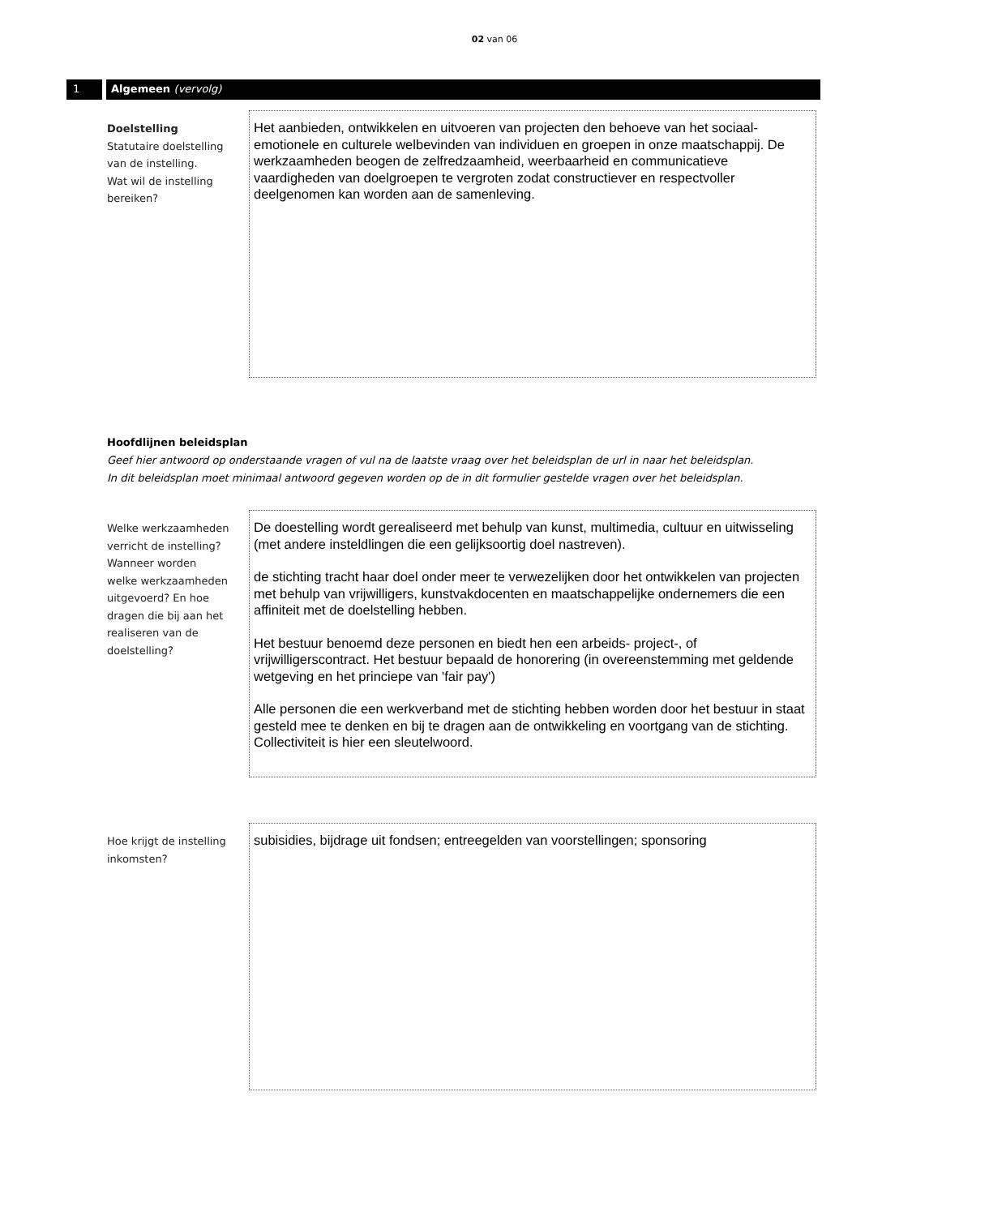02 van 06
1 Algemeen (vervolg)
Doelstelling
Statutaire doelstelling
van de instelling.
Wat wil de instelling
bereiken?
Het aanbieden, ontwikkelen en uitvoeren van projecten den behoeve van het sociaal-emotionele en culturele welbevinden van individuen en groepen in onze maatschappij. De werkzaamheden beogen de zelfredzaamheid, weerbaarheid en communicatieve vaardigheden van doelgroepen te vergroten zodat constructiever en respectvoller deelgenomen kan worden aan de samenleving.
Hoofdlijnen beleidsplan
Geef hier antwoord op onderstaande vragen of vul na de laatste vraag over het beleidsplan de url in naar het beleidsplan.
In dit beleidsplan moet minimaal antwoord gegeven worden op de in dit formulier gestelde vragen over het beleidsplan.
Welke werkzaamheden
verricht de instelling?
Wanneer worden
welke werkzaamheden
uitgevoerd? En hoe
dragen die bij aan het
realiseren van de
doelstelling?
De doestelling wordt gerealiseerd met behulp van kunst, multimedia, cultuur en uitwisseling (met andere insteldlingen die een gelijksoortig doel nastreven).
de stichting tracht haar doel onder meer te verwezelijken door het ontwikkelen van projecten met behulp van vrijwilligers, kunstvakdocenten en maatschappelijke ondernemers die een affiniteit met de doelstelling hebben.
Het bestuur benoemd deze personen en biedt hen een arbeids- project-, of vrijwilligerscontract. Het bestuur bepaald de honorering (in overeenstemming met geldende wetgeving en het princiepe van 'fair pay')
Alle personen die een werkverband met de stichting hebben worden door het bestuur in staat gesteld mee te denken en bij te dragen aan de ontwikkeling en voortgang van de stichting. Collectiviteit is hier een sleutelwoord.
Hoe krijgt de instelling
inkomsten?
subisidies, bijdrage uit fondsen; entreegelden van voorstellingen; sponsoring